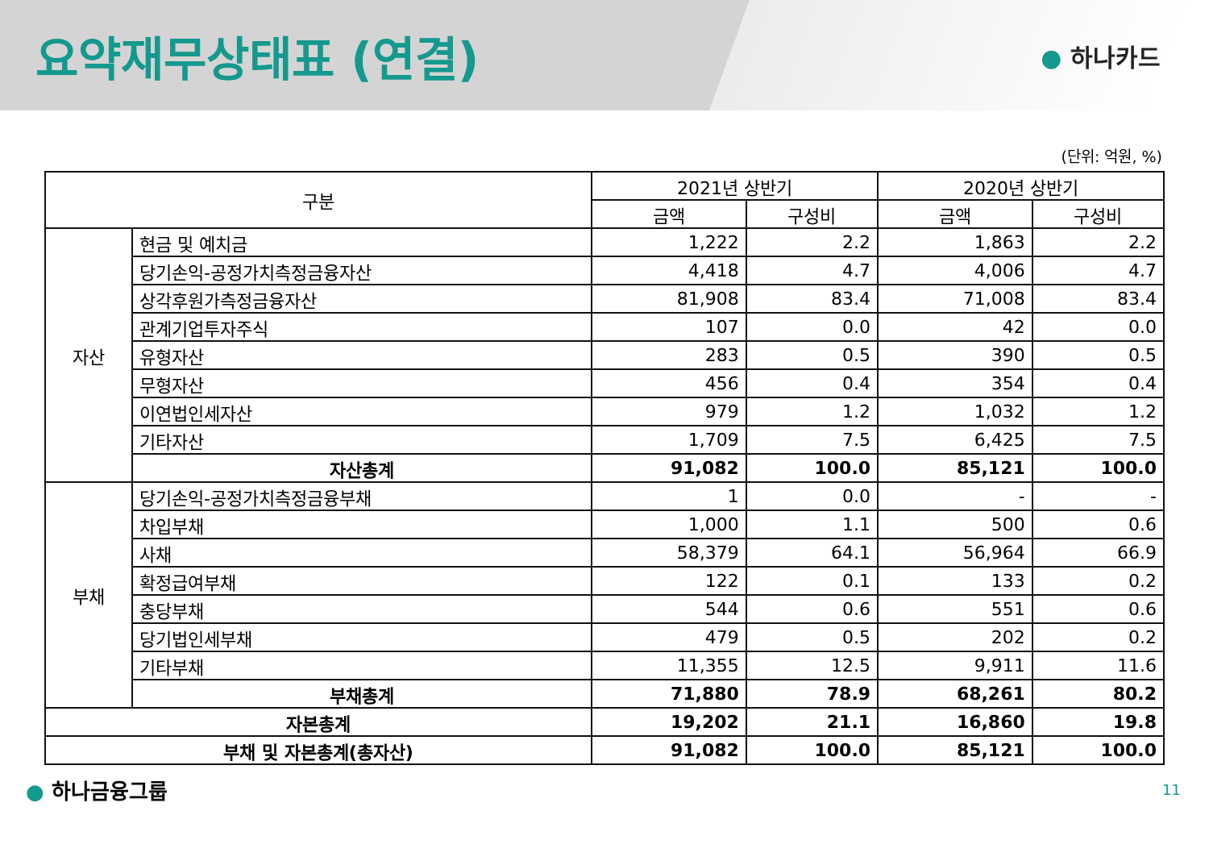요약재무상태표 (연결)
● 하나카드
(단위: 억원, %)
| 구분 | | 2021년 상반기 | | 2020년 상반기 | |
| --- | --- | --- | --- | --- | --- |
| | | 금액 | 구성비 | 금액 | 구성비 |
| 자산 | 현금 및 예치금 | 1,222 | 2.2 | 1,863 | 2.2 |
| | 당기손익-공정가치측정금융자산 | 4,418 | 4.7 | 4,006 | 4.7 |
| | 상각후원가측정금융자산 | 81,908 | 83.4 | 71,008 | 83.4 |
| | 관계기업투자주식 | 107 | 0.0 | 42 | 0.0 |
| | 유형자산 | 283 | 0.5 | 390 | 0.5 |
| | 무형자산 | 456 | 0.4 | 354 | 0.4 |
| | 이연법인세자산 | 979 | 1.2 | 1,032 | 1.2 |
| | 기타자산 | 1,709 | 7.5 | 6,425 | 7.5 |
| | 자산총계 | 91,082 | 100.0 | 85,121 | 100.0 |
| 부채 | 당기손익-공정가치측정금융부채 | 1 | 0.0 | - | - |
| | 차입부채 | 1,000 | 1.1 | 500 | 0.6 |
| | 사채 | 58,379 | 64.1 | 56,964 | 66.9 |
| | 확정급여부채 | 122 | 0.1 | 133 | 0.2 |
| | 충당부채 | 544 | 0.6 | 551 | 0.6 |
| | 당기법인세부채 | 479 | 0.5 | 202 | 0.2 |
| | 기타부채 | 11,355 | 12.5 | 9,911 | 11.6 |
| | 부채총계 | 71,880 | 78.9 | 68,261 | 80.2 |
| 자본총계 | | 19,202 | 21.1 | 16,860 | 19.8 |
| 부채 및 자본총계(총자산) | | 91,082 | 100.0 | 85,121 | 100.0 |
● 하나금융그룹
11